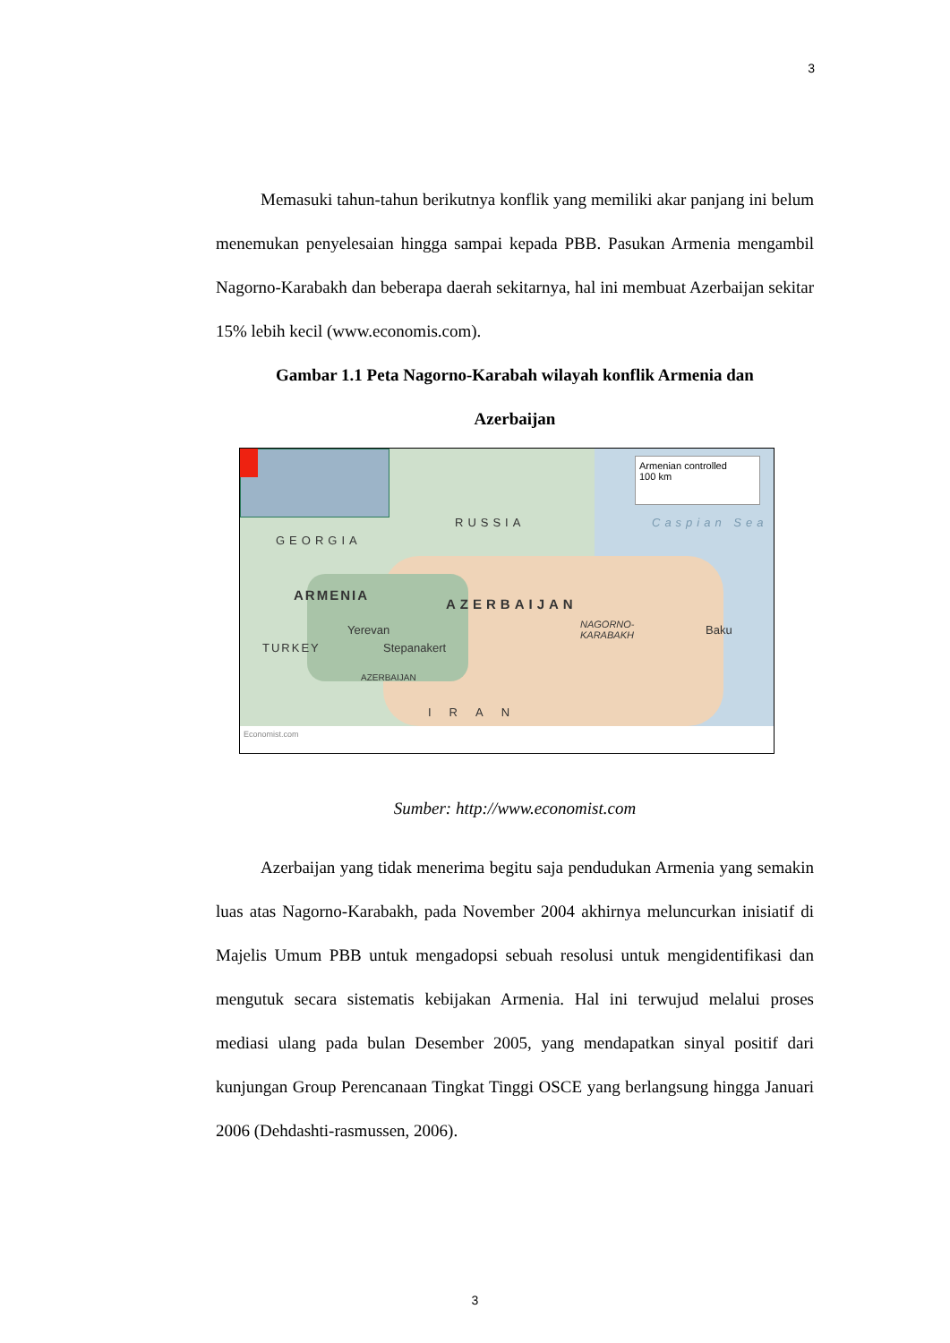3
Memasuki tahun-tahun berikutnya konflik yang memiliki akar panjang ini belum menemukan penyelesaian hingga sampai kepada PBB. Pasukan Armenia mengambil Nagorno-Karabakh dan beberapa daerah sekitarnya, hal ini membuat Azerbaijan sekitar 15% lebih kecil (www.economis.com).
Gambar 1.1 Peta Nagorno-Karabah wilayah konflik Armenia dan
Azerbaijan
Armenian controlled
100 km
RUSSIA Caspian Sea
GEORGIA
ARMENIA
AZERBAIJAN
Yerevan
Stepanakert TURKEY
NAGORNO-
KARABAKH Baku
AZERBAIJAN
IRAN
Economist.com
Sumber: http://www.economist.com
Azerbaijan yang tidak menerima begitu saja pendudukan Armenia yang semakin luas atas Nagorno-Karabakh, pada November 2004 akhirnya meluncurkan inisiatif di Majelis Umum PBB untuk mengadopsi sebuah resolusi untuk mengidentifikasi dan mengutuk secara sistematis kebijakan Armenia. Hal ini terwujud melalui proses mediasi ulang pada bulan Desember 2005, yang mendapatkan sinyal positif dari kunjungan Group Perencanaan Tingkat Tinggi OSCE yang berlangsung hingga Januari 2006 (Dehdashti-rasmussen, 2006).
3